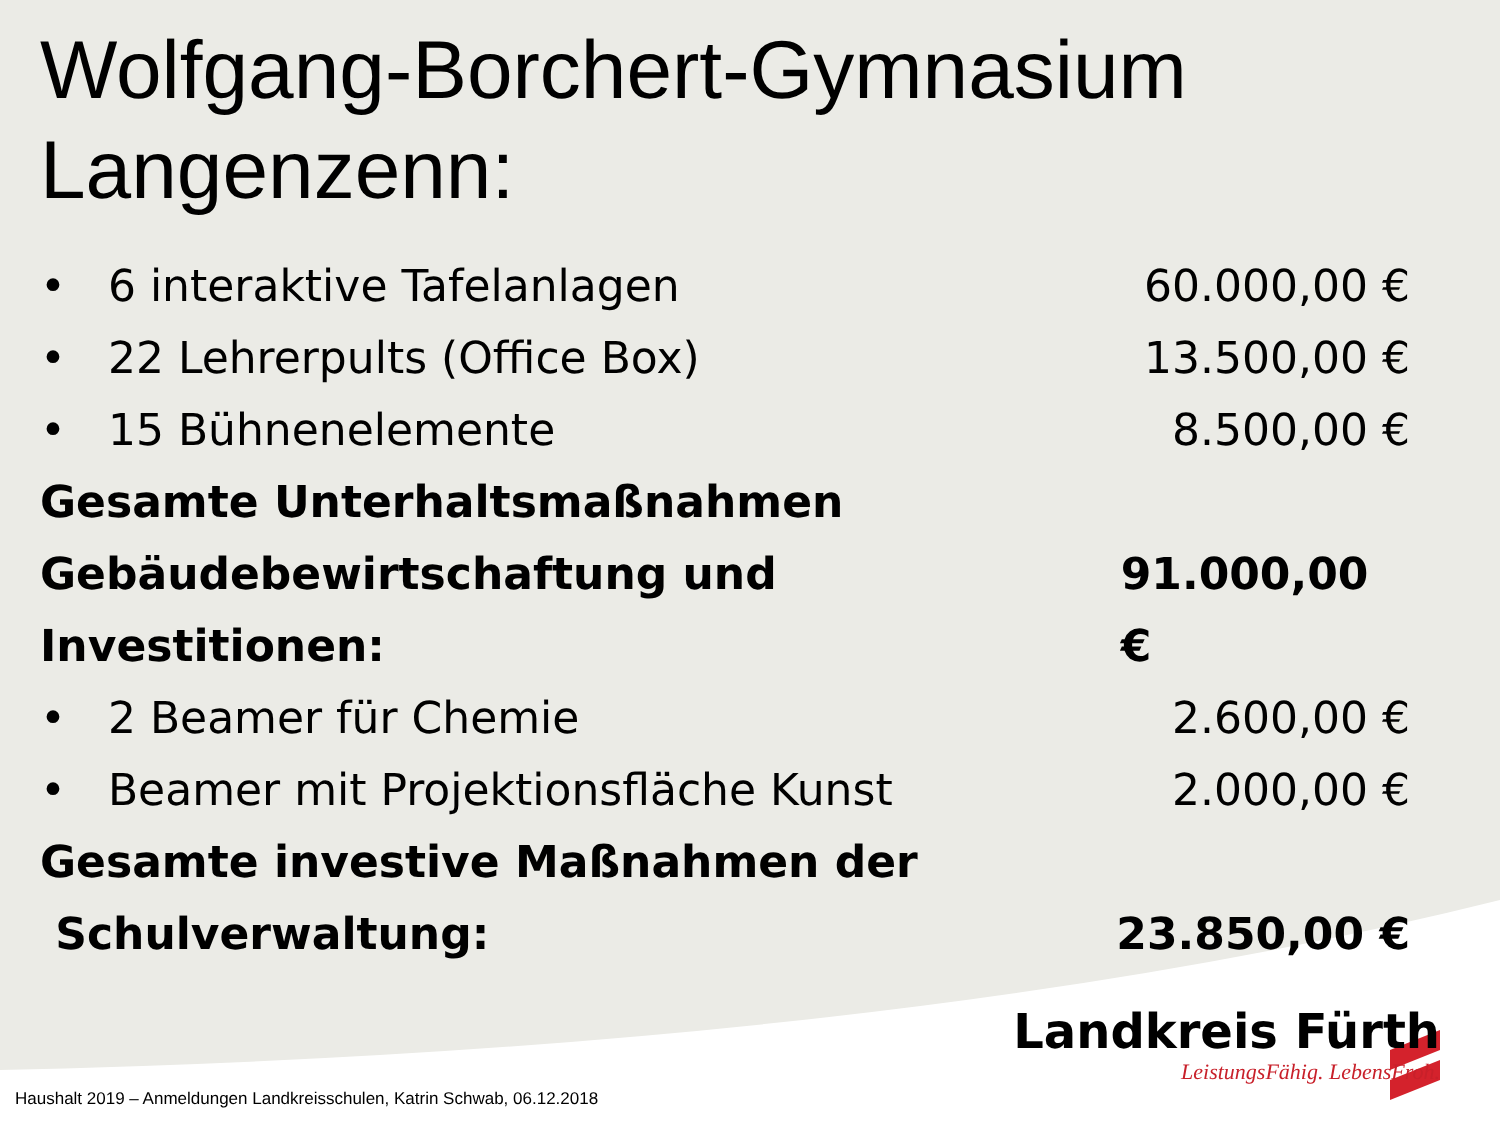Wolfgang-Borchert-Gymnasium Langenzenn:
• 6 interaktive Tafelanlagen 60.000,00 €
• 22 Lehrerpults (Office Box) 13.500,00 €
• 15 Bühnenelemente 8.500,00 €
Gesamte Unterhaltsmaßnahmen
Gebäudebewirtschaftung und Investitionen: 91.000,00 €
• 2 Beamer für Chemie 2.600,00 €
• Beamer mit Projektionsfläche Kunst 2.000,00 €
Gesamte investive Maßnahmen der
Schulverwaltung: 23.850,00 €
Landkreis Fürth
LeistungsFähig. LebensFroh.
Haushalt 2019 – Anmeldungen Landkreisschulen, Katrin Schwab, 06.12.2018